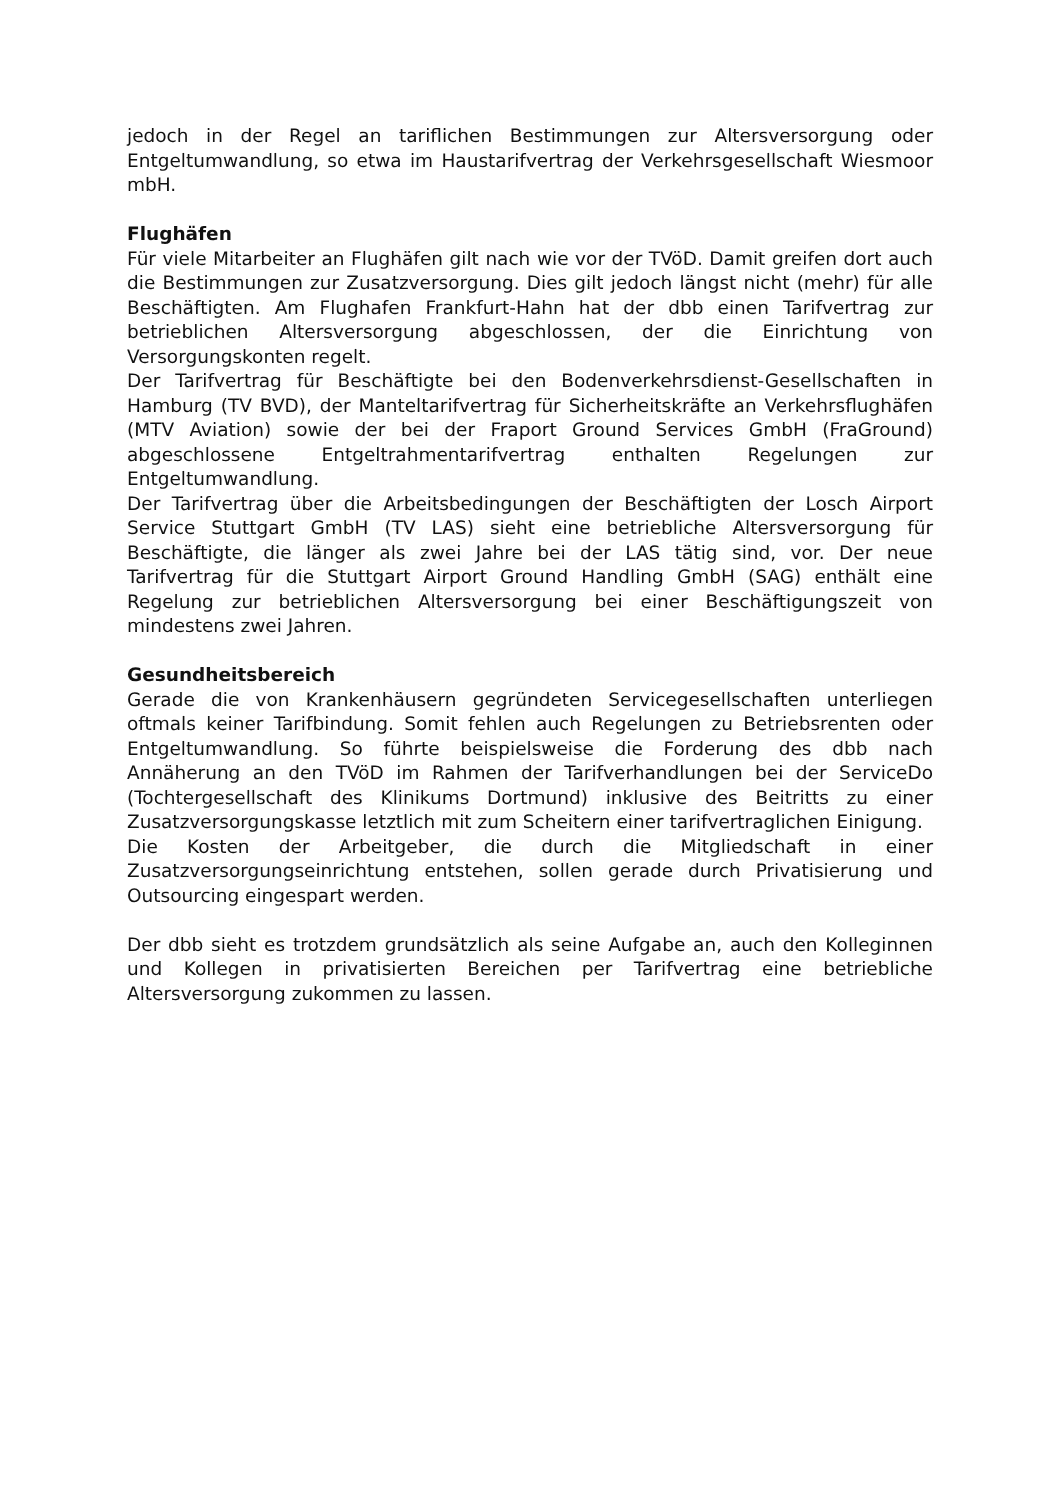jedoch in der Regel an tariflichen Bestimmungen zur Altersversorgung oder Entgeltumwandlung, so etwa im Haustarifvertrag der Verkehrsgesellschaft Wiesmoor mbH.
Flughäfen
Für viele Mitarbeiter an Flughäfen gilt nach wie vor der TVöD. Damit greifen dort auch die Bestimmungen zur Zusatzversorgung. Dies gilt jedoch längst nicht (mehr) für alle Beschäftigten. Am Flughafen Frankfurt-Hahn hat der dbb einen Tarifvertrag zur betrieblichen Altersversorgung abgeschlossen, der die Einrichtung von Versorgungskonten regelt.
Der Tarifvertrag für Beschäftigte bei den Bodenverkehrsdienst-Gesellschaften in Hamburg (TV BVD), der Manteltarifvertrag für Sicherheitskräfte an Verkehrsflughäfen (MTV Aviation) sowie der bei der Fraport Ground Services GmbH (FraGround) abgeschlossene Entgeltrahmentarifvertrag enthalten Regelungen zur Entgeltumwandlung.
Der Tarifvertrag über die Arbeitsbedingungen der Beschäftigten der Losch Airport Service Stuttgart GmbH (TV LAS) sieht eine betriebliche Altersversorgung für Beschäftigte, die länger als zwei Jahre bei der LAS tätig sind, vor. Der neue Tarifvertrag für die Stuttgart Airport Ground Handling GmbH (SAG) enthält eine Regelung zur betrieblichen Altersversorgung bei einer Beschäftigungszeit von mindestens zwei Jahren.
Gesundheitsbereich
Gerade die von Krankenhäusern gegründeten Servicegesellschaften unterliegen oftmals keiner Tarifbindung. Somit fehlen auch Regelungen zu Betriebsrenten oder Entgeltumwandlung. So führte beispielsweise die Forderung des dbb nach Annäherung an den TVöD im Rahmen der Tarifverhandlungen bei der ServiceDo (Tochtergesellschaft des Klinikums Dortmund) inklusive des Beitritts zu einer Zusatzversorgungskasse letztlich mit zum Scheitern einer tarifvertraglichen Einigung.
Die Kosten der Arbeitgeber, die durch die Mitgliedschaft in einer Zusatzversorgungseinrichtung entstehen, sollen gerade durch Privatisierung und Outsourcing eingespart werden.
Der dbb sieht es trotzdem grundsätzlich als seine Aufgabe an, auch den Kolleginnen und Kollegen in privatisierten Bereichen per Tarifvertrag eine betriebliche Altersversorgung zukommen zu lassen.